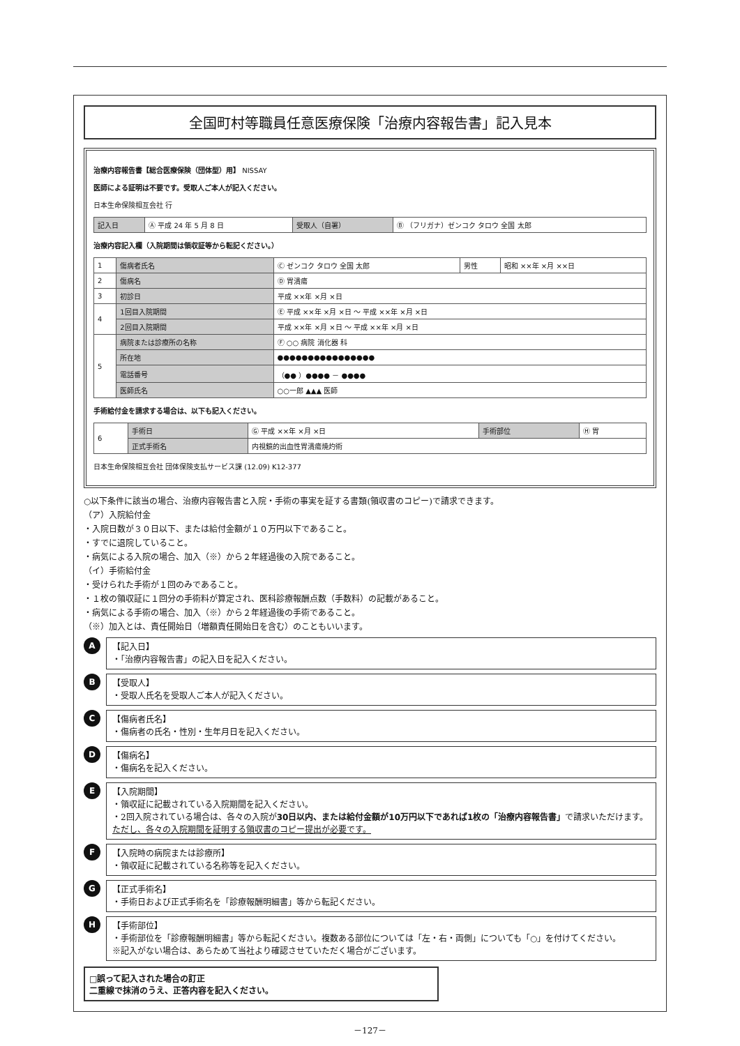全国町村等職員任意医療保険「治療内容報告書」記入見本
治療内容報告書【総合医療保険（団体型）用】 NISSAY
医師による証明は不要です。受取人ご本人が記入ください。
日本生命保険相互会社 行
| 記入日 | Ⓐ 平成 24 年 5 月 8 日 | 受取人（自署） | Ⓑ （フリガナ）ゼンコク タロウ 全国 太郎 |
治療内容記入欄（入院期間は領収証等から転記ください。）
| 1 | 傷病者氏名 | Ⓒ ゼンコク タロウ 全国 太郎 | 男性 | 昭和 ××年 ×月 ××日 |
| 2 | 傷病名 | Ⓓ 胃潰瘍 | | |
| 3 | 初診日 | 平成 ××年 ×月 ×日 | | |
| 4 | 1回目入院期間 | Ⓔ 平成 ××年 ×月 ×日 ～ 平成 ××年 ×月 ×日 | | |
| | 2回目入院期間 | 平成 ××年 ×月 ×日 ～ 平成 ××年 ×月 ×日 | | |
| 5 | 病院または診療所の名称 | Ⓕ ○○ 病院 消化器 科 | | |
| | 所在地 | ●●●●●●●●●●●●●●●● | | |
| | 電話番号 | （●● ）●●●● － ●●●● | | |
| | 医師氏名 | ○○一郎 ▲▲▲ 医師 | | |
手術給付金を請求する場合は、以下も記入ください。
| 6 | 手術日 | Ⓖ 平成 ××年 ×月 ×日 | 手術部位 | Ⓗ 胃 |
| | 正式手術名 | 内視鏡的出血性胃潰瘍焼灼術 | | |
日本生命保険相互会社 団体保険支払サービス課 (12.09) K12-377
○以下条件に該当の場合、治療内容報告書と入院・手術の事実を証する書類(領収書のコピー)で請求できます。
（ア）入院給付金
・入院日数が３０日以下、または給付金額が１０万円以下であること。
・すでに退院していること。
・病気による入院の場合、加入（※）から２年経過後の入院であること。
（イ）手術給付金
・受けられた手術が１回のみであること。
・１枚の領収証に１回分の手術料が算定され、医科診療報酬点数（手数料）の記載があること。
・病気による手術の場合、加入（※）から２年経過後の手術であること。
（※）加入とは、責任開始日（増額責任開始日を含む）のこともいいます。
A
【記入日】
・「治療内容報告書」の記入日を記入ください。
B
【受取人】
・受取人氏名を受取人ご本人が記入ください。
C
【傷病者氏名】
・傷病者の氏名・性別・生年月日を記入ください。
D
【傷病名】
・傷病名を記入ください。
E
【入院期間】
・領収証に記載されている入院期間を記入ください。
・2回入院されている場合は、各々の入院が30日以内、または給付金額が10万円以下であれば1枚の「治療内容報告書」で請求いただけます。
ただし、各々の入院期間を証明する領収書のコピー提出が必要です。
F
【入院時の病院または診療所】
・領収証に記載されている名称等を記入ください。
G
【正式手術名】
・手術日および正式手術名を「診療報酬明細書」等から転記ください。
H
【手術部位】
・手術部位を「診療報酬明細書」等から転記ください。複数ある部位については「左・右・両側」についても「○」を付けてください。
※記入がない場合は、あらためて当社より確認させていただく場合がございます。
□誤って記入された場合の訂正
二重線で抹消のうえ、正答内容を記入ください。
－127－